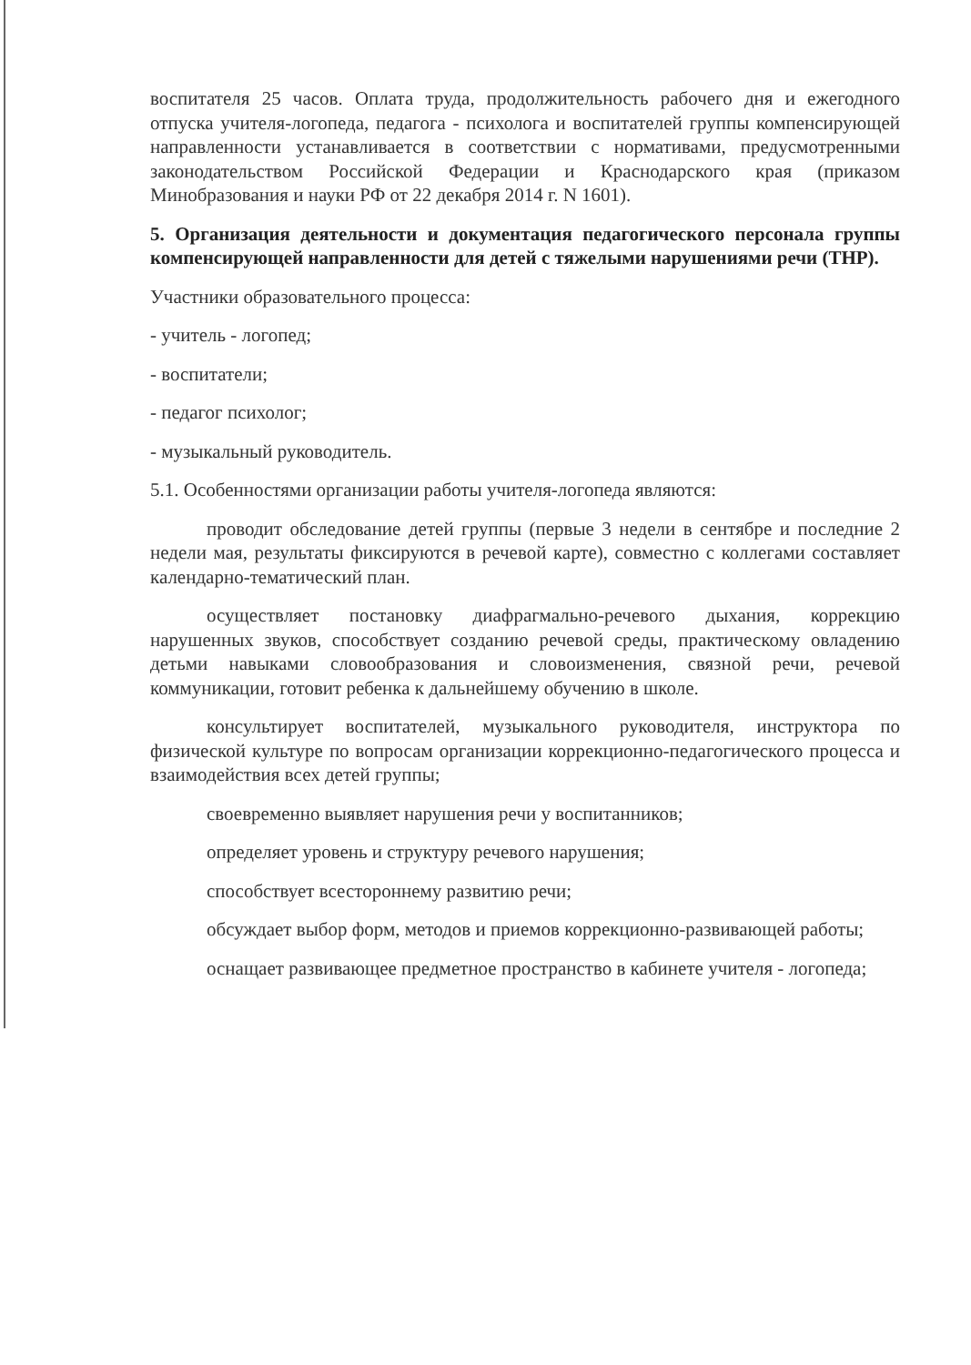воспитателя 25 часов. Оплата труда, продолжительность рабочего дня и ежегодного отпуска учителя-логопеда, педагога - психолога и воспитателей группы компенсирующей направленности устанавливается в соответствии с нормативами, предусмотренными законодательством Российской Федерации и Краснодарского края (приказом Минобразования и науки РФ от 22 декабря 2014 г. N 1601).
5. Организация деятельности и документация педагогического персонала группы компенсирующей направленности для детей с тяжелыми нарушениями речи (ТНР).
Участники образовательного процесса:
- учитель - логопед;
- воспитатели;
- педагог психолог;
- музыкальный руководитель.
5.1. Особенностями организации работы учителя-логопеда являются:
проводит обследование детей группы (первые 3 недели в сентябре и последние 2 недели мая, результаты фиксируются в речевой карте), совместно с коллегами составляет календарно-тематический план.
осуществляет постановку диафрагмально-речевого дыхания, коррекцию нарушенных звуков, способствует созданию речевой среды, практическому овладению детьми навыками словообразования и словоизменения, связной речи, речевой коммуникации, готовит ребенка к дальнейшему обучению в школе.
консультирует воспитателей, музыкального руководителя, инструктора по физической культуре по вопросам организации коррекционно-педагогического процесса и взаимодействия всех детей группы;
своевременно выявляет нарушения речи у воспитанников;
определяет уровень и структуру речевого нарушения;
способствует всестороннему развитию речи;
обсуждает выбор форм, методов и приемов коррекционно-развивающей работы;
оснащает развивающее предметное пространство в кабинете учителя - логопеда;